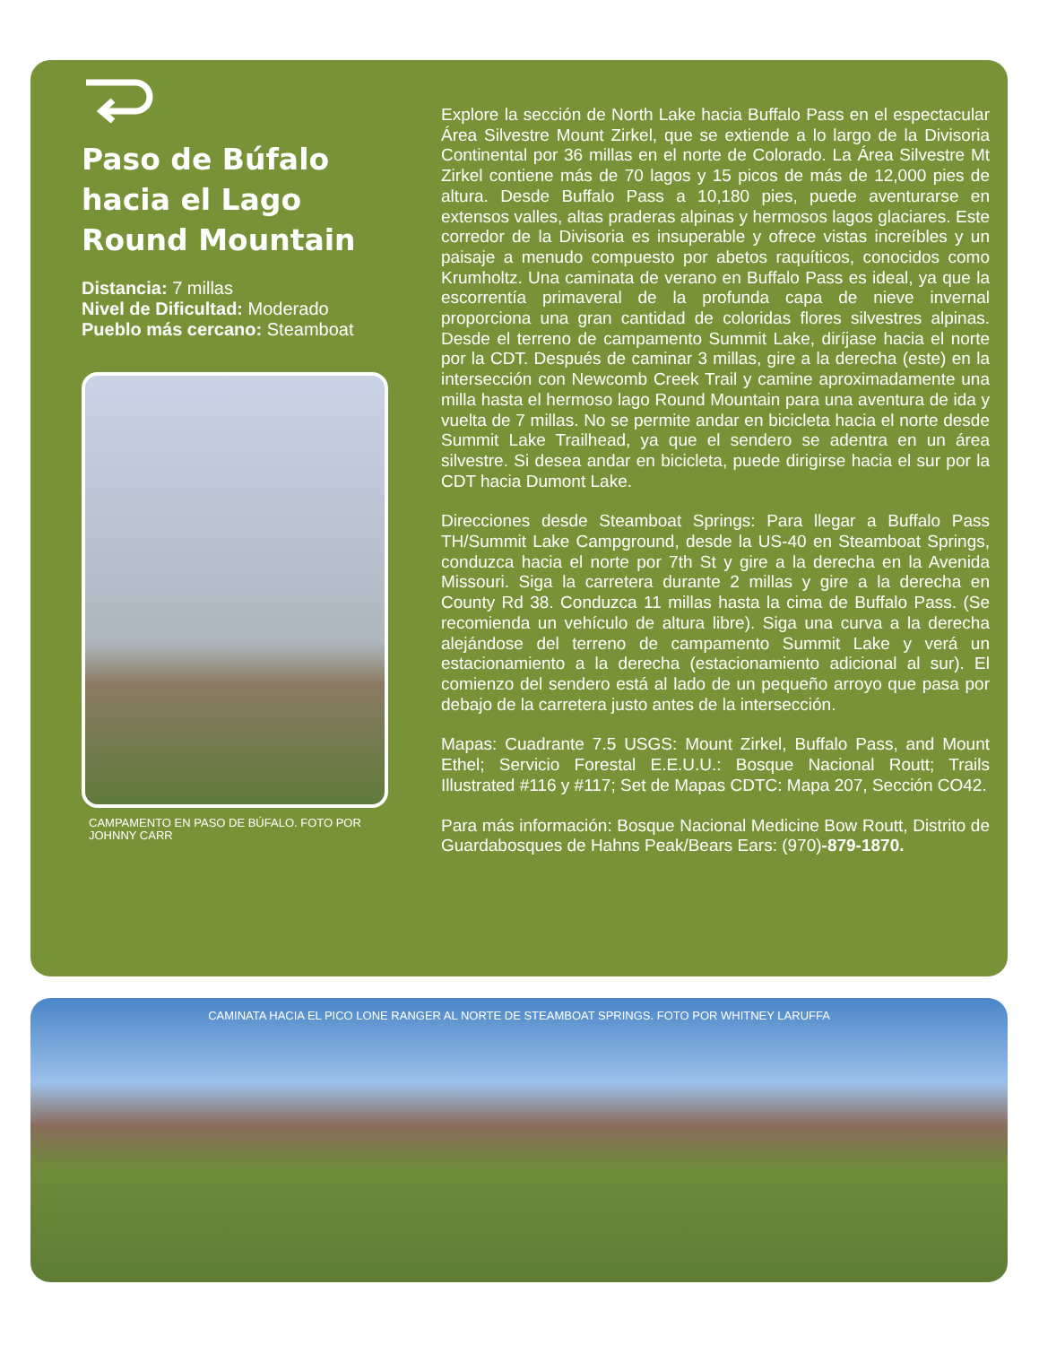Paso de Búfalo hacia el Lago Round Mountain
Distancia: 7 millas
Nivel de Dificultad: Moderado
Pueblo más cercano: Steamboat
CAMPAMENTO EN PASO DE BÚFALO. FOTO POR JOHNNY CARR
Explore la sección de North Lake hacia Buffalo Pass en el espectacular Área Silvestre Mount Zirkel, que se extiende a lo largo de la Divisoria Continental por 36 millas en el norte de Colorado. La Área Silvestre Mt Zirkel contiene más de 70 lagos y 15 picos de más de 12,000 pies de altura. Desde Buffalo Pass a 10,180 pies, puede aventurarse en extensos valles, altas praderas alpinas y hermosos lagos glaciares. Este corredor de la Divisoria es insuperable y ofrece vistas increíbles y un paisaje a menudo compuesto por abetos raquíticos, conocidos como Krumholtz. Una caminata de verano en Buffalo Pass es ideal, ya que la escorrentía primaveral de la profunda capa de nieve invernal proporciona una gran cantidad de coloridas flores silvestres alpinas. Desde el terreno de campamento Summit Lake, diríjase hacia el norte por la CDT. Después de caminar 3 millas, gire a la derecha (este) en la intersección con Newcomb Creek Trail y camine aproximadamente una milla hasta el hermoso lago Round Mountain para una aventura de ida y vuelta de 7 millas. No se permite andar en bicicleta hacia el norte desde Summit Lake Trailhead, ya que el sendero se adentra en un área silvestre. Si desea andar en bicicleta, puede dirigirse hacia el sur por la CDT hacia Dumont Lake.
Direcciones desde Steamboat Springs: Para llegar a Buffalo Pass TH/Summit Lake Campground, desde la US-40 en Steamboat Springs, conduzca hacia el norte por 7th St y gire a la derecha en la Avenida Missouri. Siga la carretera durante 2 millas y gire a la derecha en County Rd 38. Conduzca 11 millas hasta la cima de Buffalo Pass. (Se recomienda un vehículo de altura libre). Siga una curva a la derecha alejándose del terreno de campamento Summit Lake y verá un estacionamiento a la derecha (estacionamiento adicional al sur). El comienzo del sendero está al lado de un pequeño arroyo que pasa por debajo de la carretera justo antes de la intersección.
Mapas: Cuadrante 7.5 USGS: Mount Zirkel, Buffalo Pass, and Mount Ethel; Servicio Forestal E.E.U.U.: Bosque Nacional Routt; Trails Illustrated #116 y #117; Set de Mapas CDTC: Mapa 207, Sección CO42.
Para más información: Bosque Nacional Medicine Bow Routt, Distrito de Guardabosques de Hahns Peak/Bears Ears: (970)-879-1870.
CAMINATA HACIA EL PICO LONE RANGER AL NORTE DE STEAMBOAT SPRINGS. FOTO POR WHITNEY LARUFFA